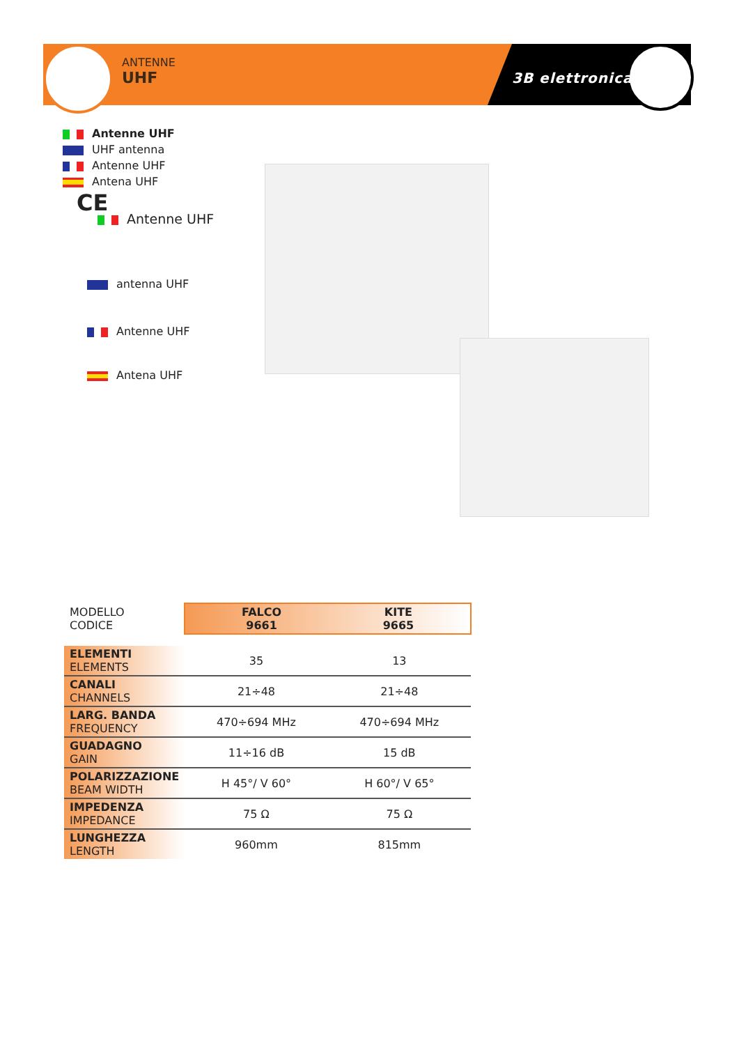ANTENNE
UHF
3B elettronica
Antenne UHF
UHF antenna
Antenne UHF
Antena UHF
CE
Antenne UHF
antenna UHF
Antenne UHF
Antena UHF
| MODELLO CODICE | FALCO 9661 KITE 9665 | |
| ELEMENTI ELEMENTS | 35 | 13 |
| CANALI CHANNELS | 21÷48 | 21÷48 |
| LARG. BANDA FREQUENCY | 470÷694 MHz | 470÷694 MHz |
| GUADAGNO GAIN | 11÷16 dB | 15 dB |
| POLARIZZAZIONE BEAM WIDTH | H 45°/ V 60° | H 60°/ V 65° |
| IMPEDENZA IMPEDANCE | 75 Ω | 75 Ω |
| LUNGHEZZA LENGTH | 960mm | 815mm |